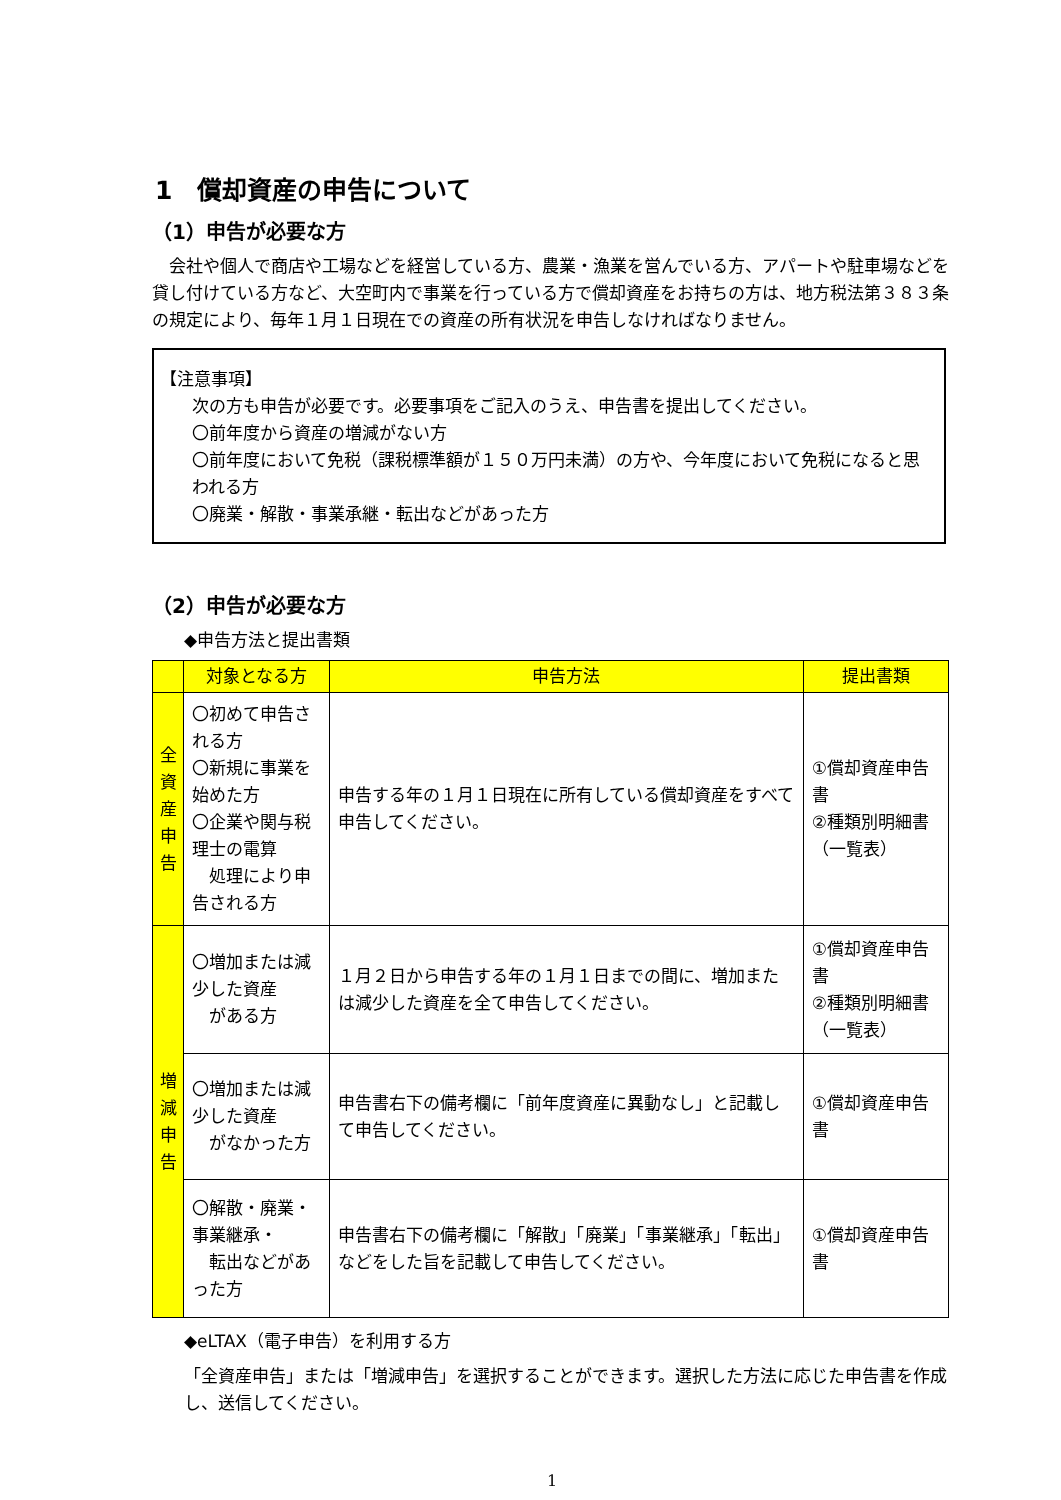1　償却資産の申告について
（1）申告が必要な方
　会社や個人で商店や工場などを経営している方、農業・漁業を営んでいる方、アパートや駐車場などを貸し付けている方など、大空町内で事業を行っている方で償却資産をお持ちの方は、地方税法第３８３条の規定により、毎年１月１日現在での資産の所有状況を申告しなければなりません。
【注意事項】
次の方も申告が必要です。必要事項をご記入のうえ、申告書を提出してください。
〇前年度から資産の増減がない方
〇前年度において免税（課税標準額が１５０万円未満）の方や、今年度において免税になると思われる方
〇廃業・解散・事業承継・転出などがあった方
（2）申告が必要な方
◆申告方法と提出書類
| | 対象となる方 | 申告方法 | 提出書類 |
| --- | --- | --- | --- |
| 全 資 産 申 告 | 〇初めて申告される方 〇新規に事業を始めた方 〇企業や関与税理士の電算 処理により申告される方 | 申告する年の１月１日現在に所有している償却資産をすべて申告してください。 | ①償却資産申告書 ②種類別明細書（一覧表） |
| 増 減 申 告 | 〇増加または減少した資産 がある方 | １月２日から申告する年の１月１日までの間に、増加または減少した資産を全て申告してください。 | ①償却資産申告書 ②種類別明細書（一覧表） |
| | 〇増加または減少した資産 がなかった方 | 申告書右下の備考欄に「前年度資産に異動なし」と記載して申告してください。 | ①償却資産申告書 |
| | 〇解散・廃業・事業継承・ 転出などがあった方 | 申告書右下の備考欄に「解散」「廃業」「事業継承」「転出」などをした旨を記載して申告してください。 | ①償却資産申告書 |
◆eLTAX（電子申告）を利用する方
「全資産申告」または「増減申告」を選択することができます。選択した方法に応じた申告書を作成し、送信してください。
1